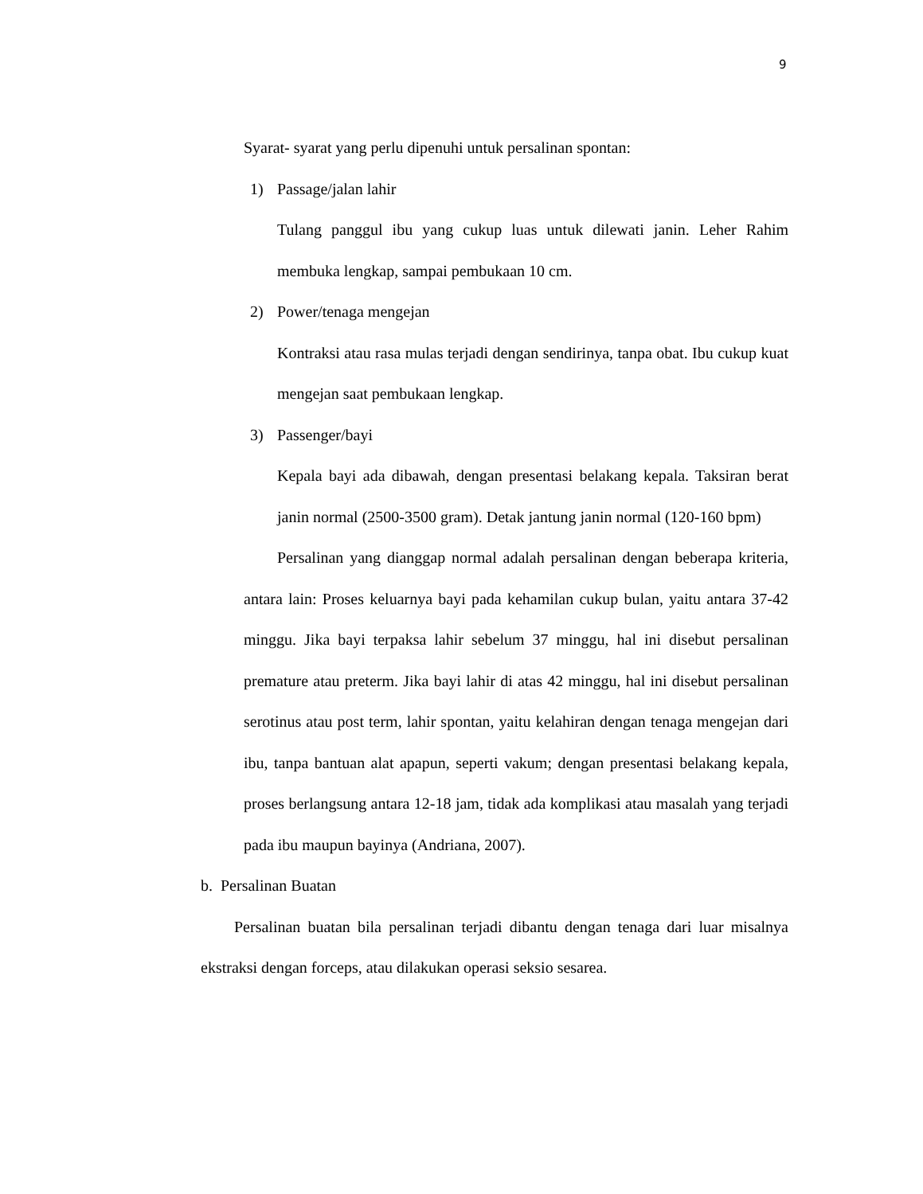9
Syarat- syarat yang perlu dipenuhi untuk persalinan spontan:
1) Passage/jalan lahir
Tulang panggul ibu yang cukup luas untuk dilewati janin. Leher Rahim membuka lengkap, sampai pembukaan 10 cm.
2) Power/tenaga mengejan
Kontraksi atau rasa mulas terjadi dengan sendirinya, tanpa obat. Ibu cukup kuat mengejan saat pembukaan lengkap.
3) Passenger/bayi
Kepala bayi ada dibawah, dengan presentasi belakang kepala. Taksiran berat janin normal (2500-3500 gram). Detak jantung janin normal (120-160 bpm)
Persalinan yang dianggap normal adalah persalinan dengan beberapa kriteria, antara lain: Proses keluarnya bayi pada kehamilan cukup bulan, yaitu antara 37-42 minggu. Jika bayi terpaksa lahir sebelum 37 minggu, hal ini disebut persalinan premature atau preterm. Jika bayi lahir di atas 42 minggu, hal ini disebut persalinan serotinus atau post term, lahir spontan, yaitu kelahiran dengan tenaga mengejan dari ibu, tanpa bantuan alat apapun, seperti vakum; dengan presentasi belakang kepala, proses berlangsung antara 12-18 jam, tidak ada komplikasi atau masalah yang terjadi pada ibu maupun bayinya (Andriana, 2007).
b. Persalinan Buatan
Persalinan buatan bila persalinan terjadi dibantu dengan tenaga dari luar misalnya ekstraksi dengan forceps, atau dilakukan operasi seksio sesarea.